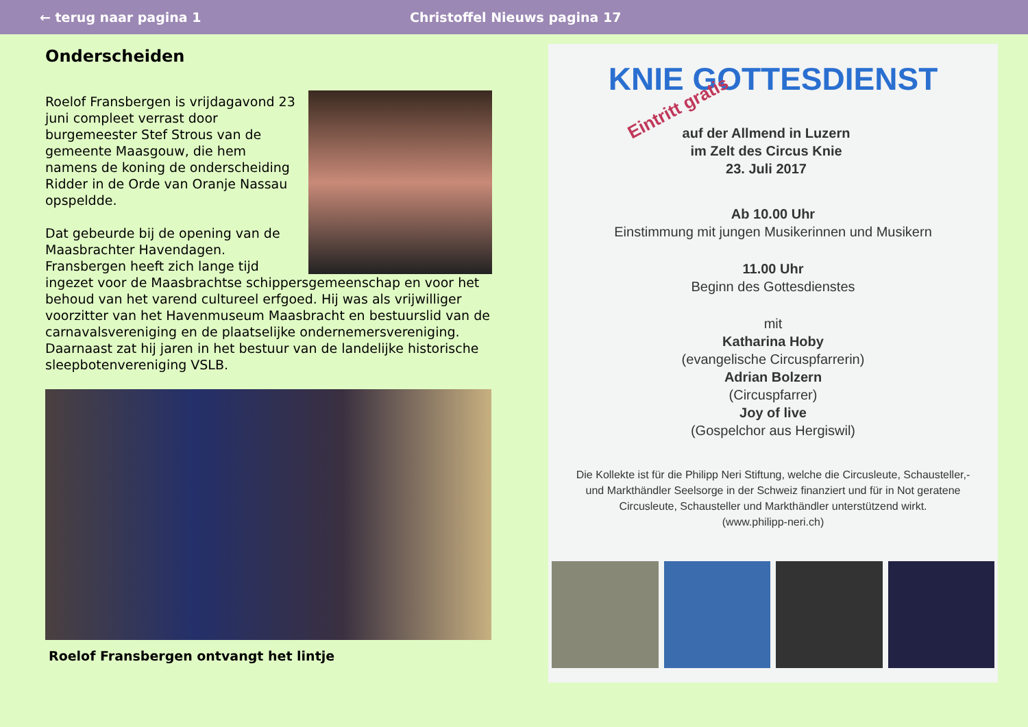← terug naar pagina 1 Christoffel Nieuws pagina 17
Onderscheiden
Roelof Fransbergen is vrijdagavond 23 juni compleet verrast door burgemeester Stef Strous van de gemeente Maasgouw, die hem namens de koning de onderscheiding Ridder in de Orde van Oranje Nassau opspeldde.
Dat gebeurde bij de opening van de Maasbrachter Havendagen. Fransbergen heeft zich lange tijd ingezet voor de Maasbrachtse schippersgemeenschap en voor het behoud van het varend cultureel erfgoed. Hij was als vrijwilliger voorzitter van het Havenmuseum Maasbracht en bestuurslid van de carnavalsvereniging en de plaatselijke ondernemersvereniging. Daarnaast zat hij jaren in het bestuur van de landelijke historische sleepbotenvereniging VSLB.
Roelof Fransbergen ontvangt het lintje
KNIE GOTTESDIENST
Eintritt gratis
auf der Allmend in Luzern
im Zelt des Circus Knie
23. Juli 2017
Ab 10.00 Uhr
Einstimmung mit jungen Musikerinnen und Musikern
11.00 Uhr
Beginn des Gottesdienstes
mit
Katharina Hoby
(evangelische Circuspfarrerin)
Adrian Bolzern
(Circuspfarrer)
Joy of live
(Gospelchor aus Hergiswil)
Die Kollekte ist für die Philipp Neri Stiftung, welche die Circusleute, Schausteller,- und Markthändler Seelsorge in der Schweiz finanziert und für in Not geratene Circusleute, Schausteller und Markthändler unterstützend wirkt.
(www.philipp-neri.ch)